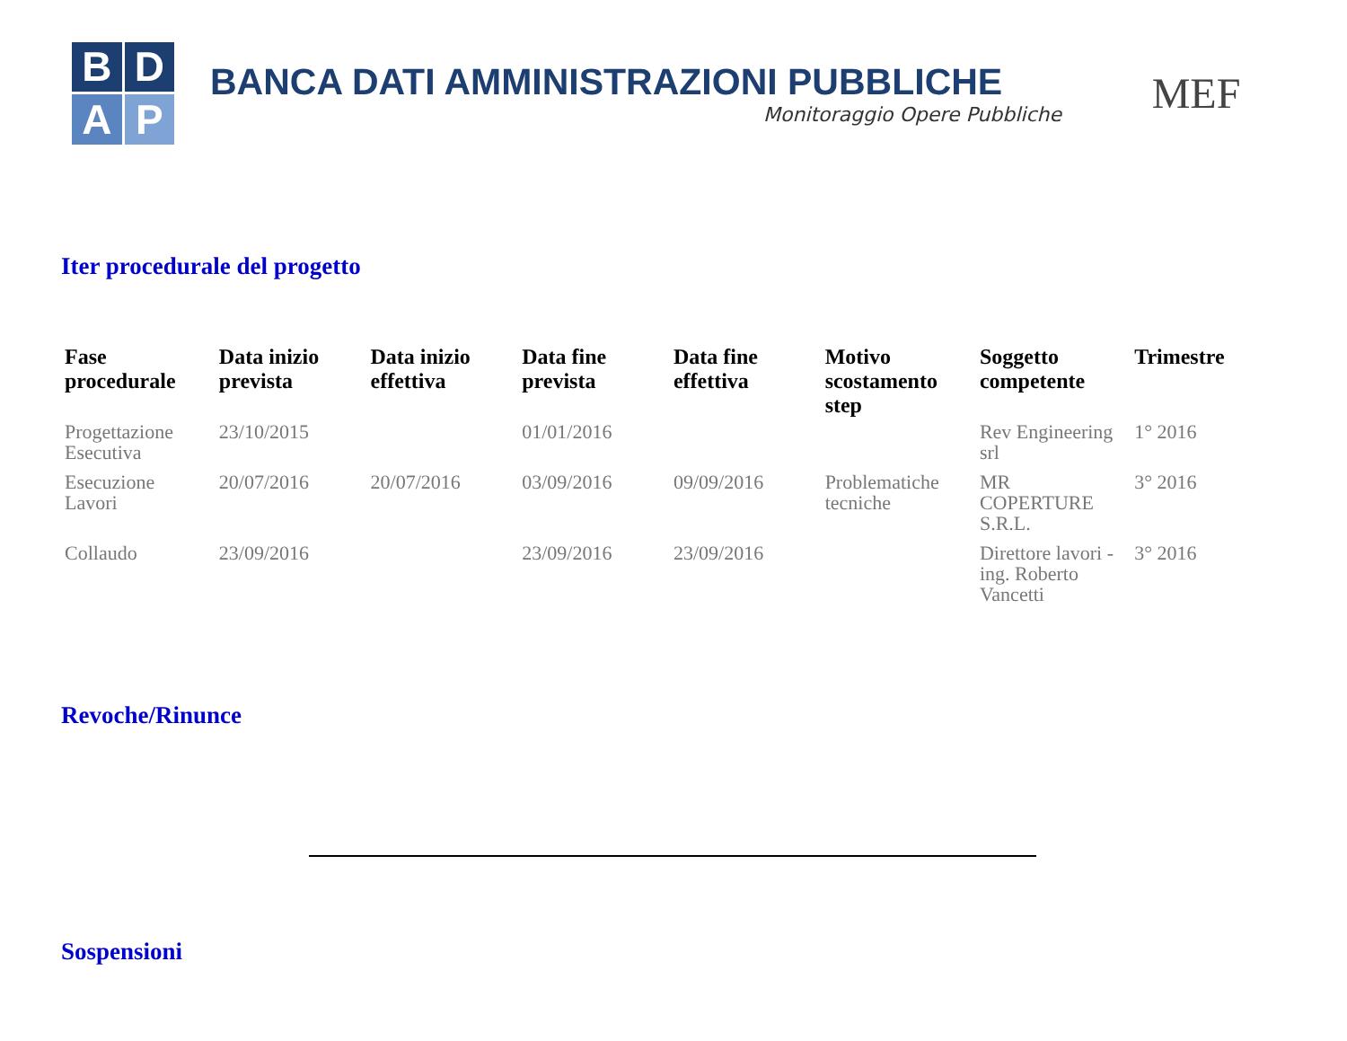B
D
A
P
BANCA DATI AMMINISTRAZIONI PUBBLICHE
Monitoraggio Opere Pubbliche
MEF
Iter procedurale del progetto
| Fase procedurale | Data inizio prevista | Data inizio effettiva | Data fine prevista | Data fine effettiva | Motivo scostamento step | Soggetto competente | Trimestre |
| --- | --- | --- | --- | --- | --- | --- | --- |
| Progettazione Esecutiva | 23/10/2015 | | 01/01/2016 | | | Rev Engineering srl | 1° 2016 |
| Esecuzione Lavori | 20/07/2016 | 20/07/2016 | 03/09/2016 | 09/09/2016 | Problematiche tecniche | MR COPERTURE S.R.L. | 3° 2016 |
| Collaudo | 23/09/2016 | | 23/09/2016 | 23/09/2016 | | Direttore lavori - ing. Roberto Vancetti | 3° 2016 |
Revoche/Rinunce
Sospensioni